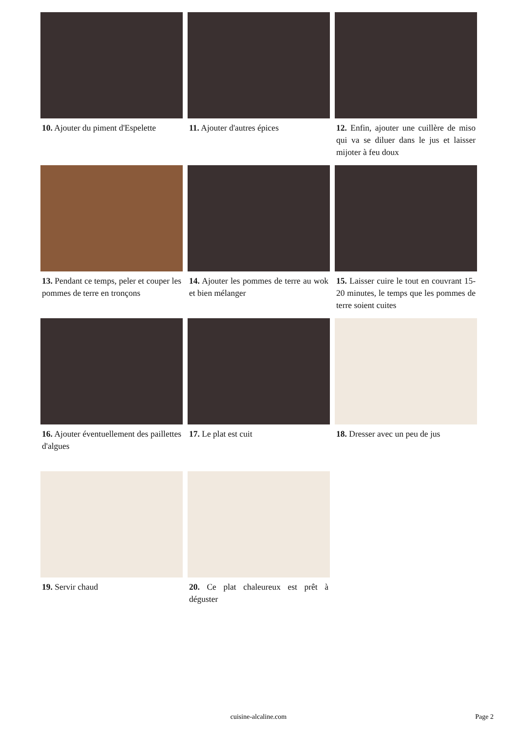10. Ajouter du piment d'Espelette
11. Ajouter d'autres épices
12. Enfin, ajouter une cuillère de miso qui va se diluer dans le jus et laisser mijoter à feu doux
13. Pendant ce temps, peler et couper les pommes de terre en tronçons
14. Ajouter les pommes de terre au wok et bien mélanger
15. Laisser cuire le tout en couvrant 15-20 minutes, le temps que les pommes de terre soient cuites
16. Ajouter éventuellement des paillettes d'algues
17. Le plat est cuit
18. Dresser avec un peu de jus
19. Servir chaud
20. Ce plat chaleureux est prêt à déguster
cuisine-alcaline.com
Page 2